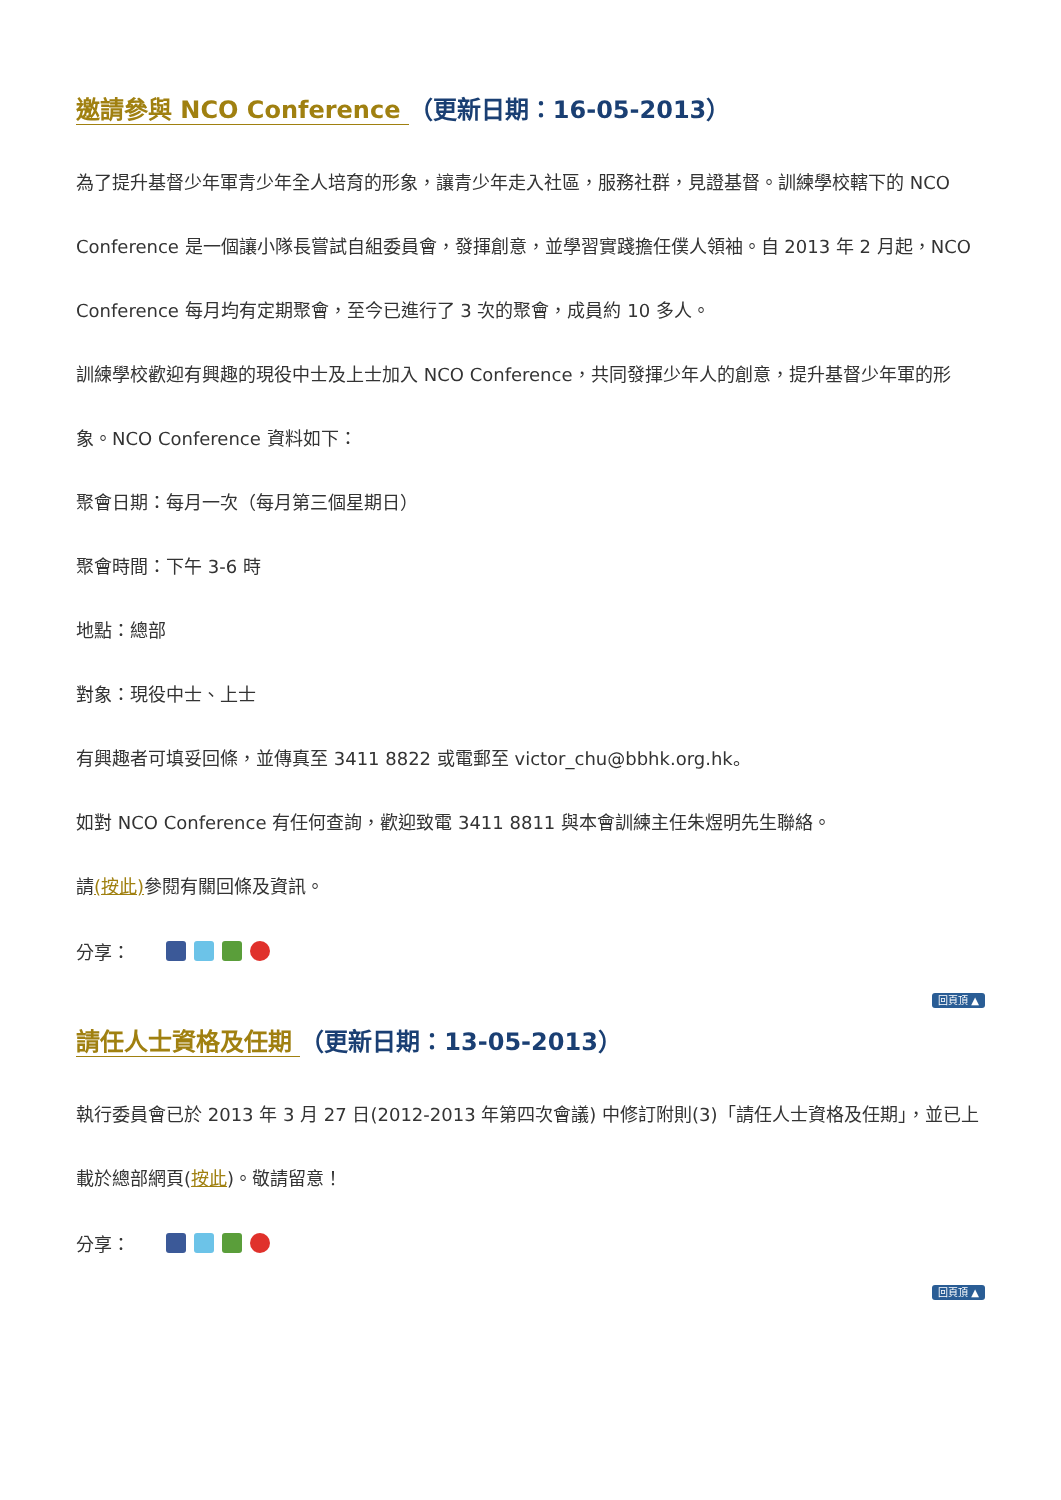邀請參與 NCO Conference （更新日期：16-05-2013）
為了提升基督少年軍青少年全人培育的形象，讓青少年走入社區，服務社群，見證基督。訓練學校轄下的 NCO Conference 是一個讓小隊長嘗試自組委員會，發揮創意，並學習實踐擔任僕人領袖。自 2013 年 2 月起，NCO Conference 每月均有定期聚會，至今已進行了 3 次的聚會，成員約 10 多人。
訓練學校歡迎有興趣的現役中士及上士加入 NCO Conference，共同發揮少年人的創意，提升基督少年軍的形象。NCO Conference 資料如下：
聚會日期：每月一次（每月第三個星期日）
聚會時間：下午 3-6 時
地點：總部
對象：現役中士、上士
有興趣者可填妥回條，並傳真至 3411 8822 或電郵至 victor_chu@bbhk.org.hk。
如對 NCO Conference 有任何查詢，歡迎致電 3411 8811 與本會訓練主任朱煜明先生聯絡。
請(按此) 參閱有關回條及資訊。
分享：
回頁頂 ▲
請任人士資格及任期 （更新日期：13-05-2013）
執行委員會已於 2013 年 3 月 27 日(2012-2013 年第四次會議) 中修訂附則(3)「請任人士資格及任期」，並已上載於總部網頁(按此)。敬請留意！
分享：
回頁頂 ▲